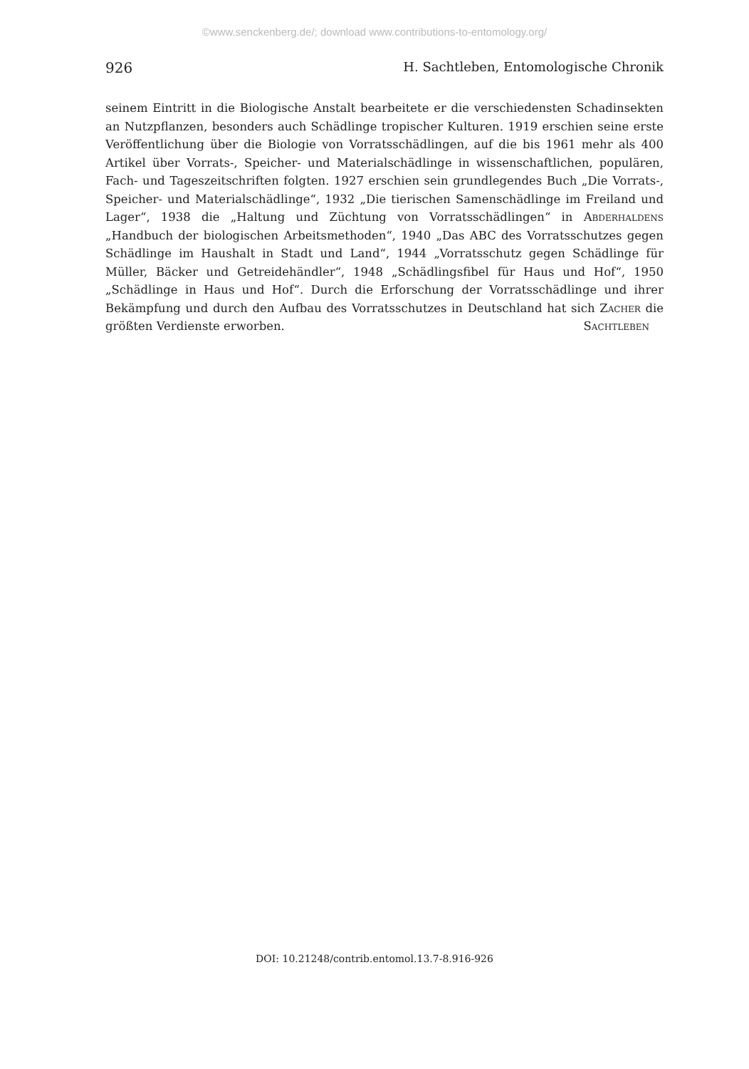©www.senckenberg.de/; download www.contributions-to-entomology.org/
926 H. Sachtleben, Entomologische Chronik
seinem Eintritt in die Biologische Anstalt bearbeitete er die verschiedensten Schadinsekten an Nutzpflanzen, besonders auch Schädlinge tropischer Kulturen. 1919 erschien seine erste Veröffentlichung über die Biologie von Vorratsschädlingen, auf die bis 1961 mehr als 400 Artikel über Vorrats-, Speicher- und Materialschädlinge in wissenschaftlichen, populären, Fach- und Tageszeitschriften folgten. 1927 erschien sein grundlegendes Buch „Die Vorrats-, Speicher- und Materialschädlinge“, 1932 „Die tierischen Samenschädlinge im Freiland und Lager“, 1938 die „Haltung und Züchtung von Vorratsschädlingen“ in Abderhaldens „Handbuch der biologischen Arbeitsmethoden“, 1940 „Das ABC des Vorratsschutzes gegen Schädlinge im Haushalt in Stadt und Land“, 1944 „Vorratsschutz gegen Schädlinge für Müller, Bäcker und Getreidehändler“, 1948 „Schädlingsfibel für Haus und Hof“, 1950 „Schädlinge in Haus und Hof“. Durch die Erforschung der Vorratsschädlinge und ihrer Bekämpfung und durch den Aufbau des Vorratsschutzes in Deutschland hat sich Zacher die größten Verdienste erworben. Sachtleben
DOI: 10.21248/contrib.entomol.13.7-8.916-926